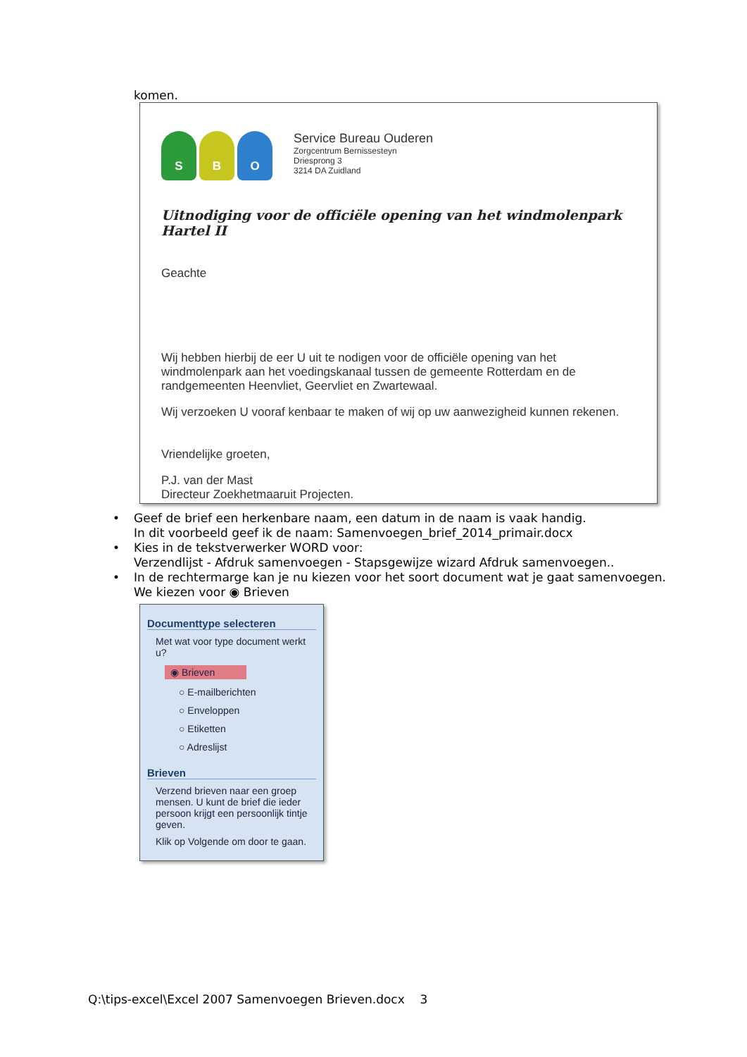komen.
S B O
Service Bureau Ouderen
Zorgcentrum Bernissesteyn
Driesprong 3
3214 DA Zuidland
Uitnodiging voor de officiële opening van het windmolenpark Hartel II
Geachte
Wij hebben hierbij de eer U uit te nodigen voor de officiële opening van het windmolenpark aan het voedingskanaal tussen de gemeente Rotterdam en de randgemeenten Heenvliet, Geervliet en Zwartewaal.
Wij verzoeken U vooraf kenbaar te maken of wij op uw aanwezigheid kunnen rekenen.
Vriendelijke groeten,
P.J. van der Mast
Directeur Zoekhetmaaruit Projecten.
• Geef de brief een herkenbare naam, een datum in de naam is vaak handig.
In dit voorbeeld geef ik de naam: Samenvoegen_brief_2014_primair.docx
• Kies in de tekstverwerker WORD voor:
Verzendlijst - Afdruk samenvoegen - Stapsgewijze wizard Afdruk samenvoegen..
• In de rechtermarge kan je nu kiezen voor het soort document wat je gaat samenvoegen.
We kiezen voor ◉ Brieven
Documenttype selecteren
Met wat voor type document werkt u?
◉ Brieven
○ E-mailberichten
○ Enveloppen
○ Etiketten
○ Adreslijst
Brieven
Verzend brieven naar een groep mensen. U kunt de brief die ieder persoon krijgt een persoonlijk tintje geven.
Klik op Volgende om door te gaan.
Q:\tips-excel\Excel 2007 Samenvoegen Brieven.docx 3